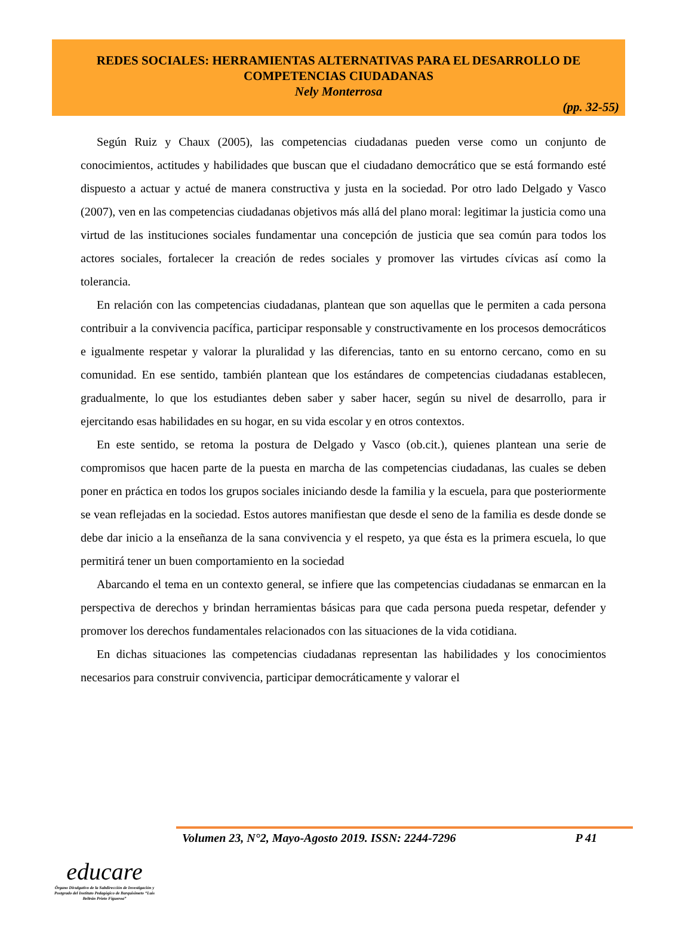REDES SOCIALES: HERRAMIENTAS ALTERNATIVAS PARA EL DESARROLLO DE COMPETENCIAS CIUDADANAS
Nely Monterrosa
(pp. 32-55)
Según Ruiz y Chaux (2005), las competencias ciudadanas pueden verse como un conjunto de conocimientos, actitudes y habilidades que buscan que el ciudadano democrático que se está formando esté dispuesto a actuar y actué de manera constructiva y justa en la sociedad. Por otro lado Delgado y Vasco (2007), ven en las competencias ciudadanas objetivos más allá del plano moral: legitimar la justicia como una virtud de las instituciones sociales fundamentar una concepción de justicia que sea común para todos los actores sociales, fortalecer la creación de redes sociales y promover las virtudes cívicas así como la tolerancia.
En relación con las competencias ciudadanas, plantean que son aquellas que le permiten a cada persona contribuir a la convivencia pacífica, participar responsable y constructivamente en los procesos democráticos e igualmente respetar y valorar la pluralidad y las diferencias, tanto en su entorno cercano, como en su comunidad. En ese sentido, también plantean que los estándares de competencias ciudadanas establecen, gradualmente, lo que los estudiantes deben saber y saber hacer, según su nivel de desarrollo, para ir ejercitando esas habilidades en su hogar, en su vida escolar y en otros contextos.
En este sentido, se retoma la postura de Delgado y Vasco (ob.cit.), quienes plantean una serie de compromisos que hacen parte de la puesta en marcha de las competencias ciudadanas, las cuales se deben poner en práctica en todos los grupos sociales iniciando desde la familia y la escuela, para que posteriormente se vean reflejadas en la sociedad. Estos autores manifiestan que desde el seno de la familia es desde donde se debe dar inicio a la enseñanza de la sana convivencia y el respeto, ya que ésta es la primera escuela, lo que permitirá tener un buen comportamiento en la sociedad
Abarcando el tema en un contexto general, se infiere que las competencias ciudadanas se enmarcan en la perspectiva de derechos y brindan herramientas básicas para que cada persona pueda respetar, defender y promover los derechos fundamentales relacionados con las situaciones de la vida cotidiana.
En dichas situaciones las competencias ciudadanas representan las habilidades y los conocimientos necesarios para construir convivencia, participar democráticamente y valorar el
Volumen 23, N°2, Mayo-Agosto 2019. ISSN: 2244-7296 P 41
educare
Órgano Divulgativo de la Subdirección de Investigación y Postgrado del Instituto Pedagógico de Barquisimeto “Luis Beltrán Prieto Figueroa”